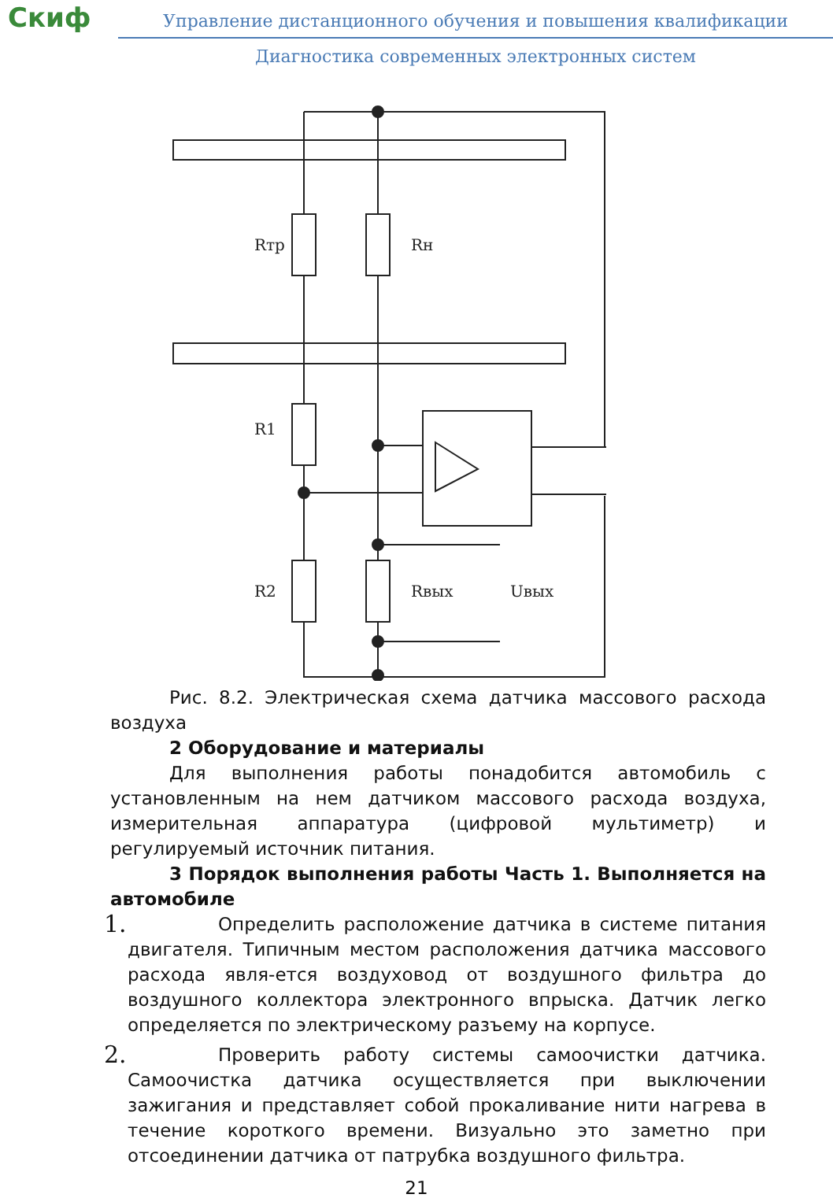Скиф
Управление дистанционного обучения и повышения квалификации
Диагностика современных электронных систем
Rтр
Rн
R1
R2
Rвых
Uвых
Рис. 8.2. Электрическая схема датчика массового расхода воздуха
2 Оборудование и материалы
Для выполнения работы понадобится автомобиль с установленным на нем датчиком массового расхода воздуха, измерительная аппаратура (цифровой мультиметр) и регулируемый источник питания.
3 Порядок выполнения работы Часть 1. Выполняется на автомобиле
1.
Определить расположение датчика в системе питания двигателя. Типичным местом расположения датчика массового расхода явля-ется воздуховод от воздушного фильтра до воздушного коллектора электронного впрыска. Датчик легко определяется по электрическому разъему на корпусе.
2.
Проверить работу системы самоочистки датчика. Самоочистка датчика осуществляется при выключении зажигания и представляет собой прокаливание нити нагрева в течение короткого времени. Визуально это заметно при отсоединении датчика от патрубка воздушного фильтра.
21